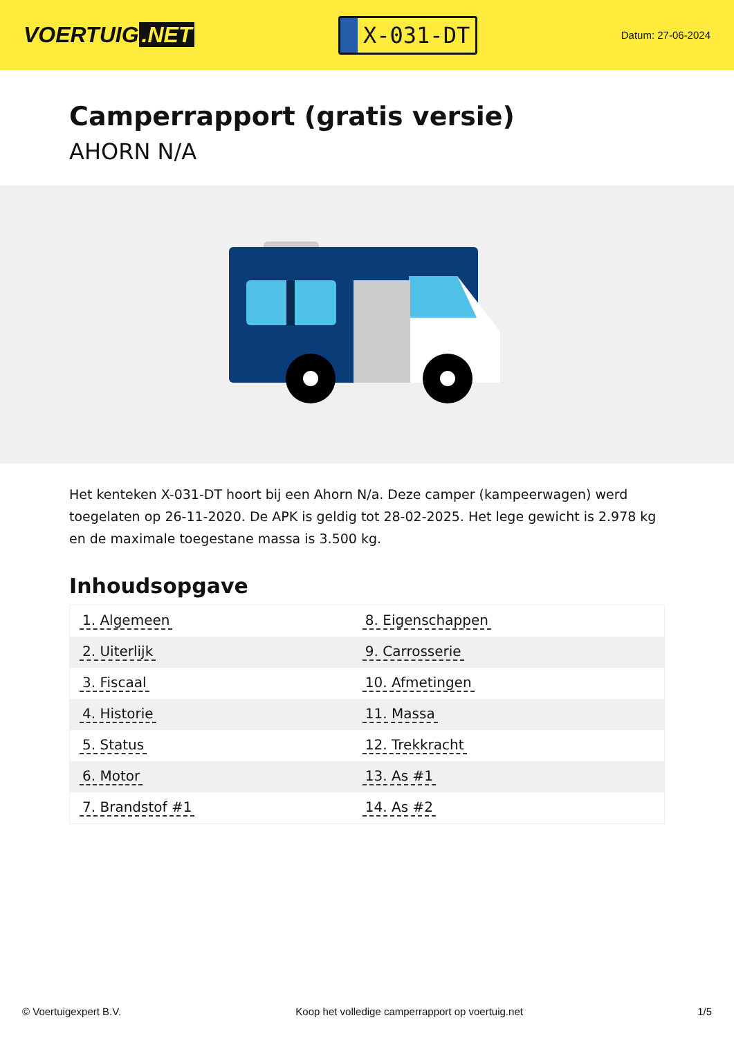VOERTUIG.NET
X-031-DT
Datum: 27-06-2024
Camperrapport (gratis versie)
AHORN N/A
Het kenteken X-031-DT hoort bij een Ahorn N/a. Deze camper (kampeerwagen) werd toegelaten op 26-11-2020. De APK is geldig tot 28-02-2025. Het lege gewicht is 2.978 kg en de maximale toegestane massa is 3.500 kg.
Inhoudsopgave
| 1. Algemeen | 8. Eigenschappen |
| 2. Uiterlijk | 9. Carrosserie |
| 3. Fiscaal | 10. Afmetingen |
| 4. Historie | 11. Massa |
| 5. Status | 12. Trekkracht |
| 6. Motor | 13. As #1 |
| 7. Brandstof #1 | 14. As #2 |
© Voertuigexpert B.V. Koop het volledige camperrapport op voertuig.net
1/5